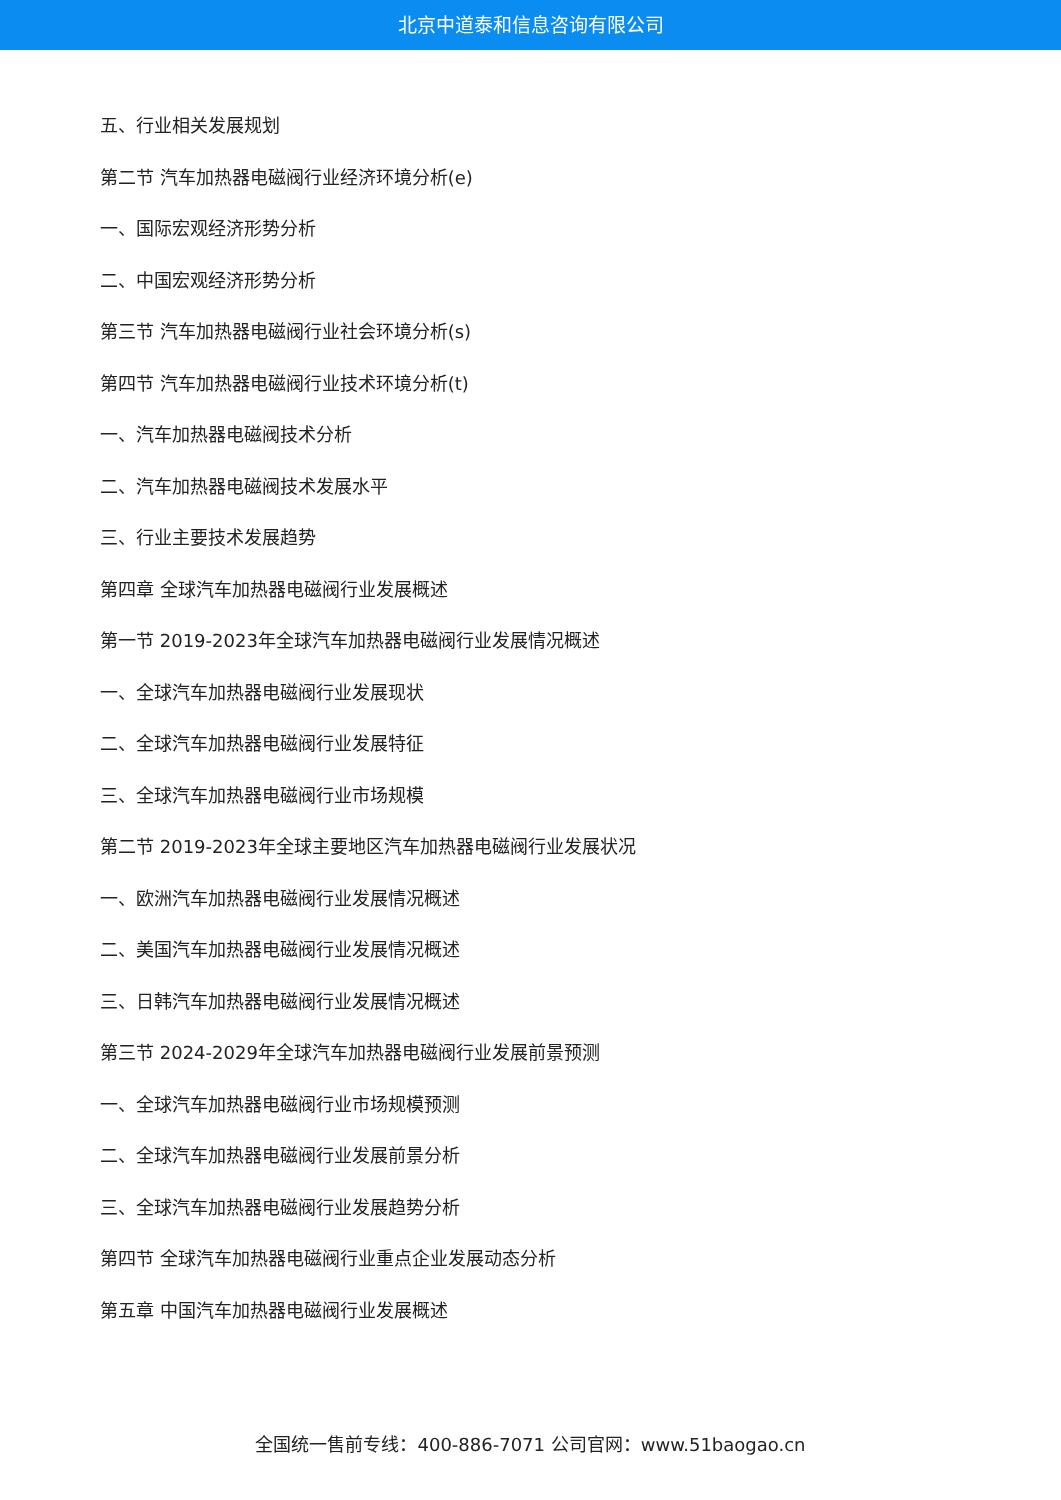北京中道泰和信息咨询有限公司
五、行业相关发展规划
第二节 汽车加热器电磁阀行业经济环境分析(e)
一、国际宏观经济形势分析
二、中国宏观经济形势分析
第三节 汽车加热器电磁阀行业社会环境分析(s)
第四节 汽车加热器电磁阀行业技术环境分析(t)
一、汽车加热器电磁阀技术分析
二、汽车加热器电磁阀技术发展水平
三、行业主要技术发展趋势
第四章 全球汽车加热器电磁阀行业发展概述
第一节 2019-2023年全球汽车加热器电磁阀行业发展情况概述
一、全球汽车加热器电磁阀行业发展现状
二、全球汽车加热器电磁阀行业发展特征
三、全球汽车加热器电磁阀行业市场规模
第二节 2019-2023年全球主要地区汽车加热器电磁阀行业发展状况
一、欧洲汽车加热器电磁阀行业发展情况概述
二、美国汽车加热器电磁阀行业发展情况概述
三、日韩汽车加热器电磁阀行业发展情况概述
第三节 2024-2029年全球汽车加热器电磁阀行业发展前景预测
一、全球汽车加热器电磁阀行业市场规模预测
二、全球汽车加热器电磁阀行业发展前景分析
三、全球汽车加热器电磁阀行业发展趋势分析
第四节 全球汽车加热器电磁阀行业重点企业发展动态分析
第五章 中国汽车加热器电磁阀行业发展概述
全国统一售前专线：400-886-7071 公司官网：www.51baogao.cn